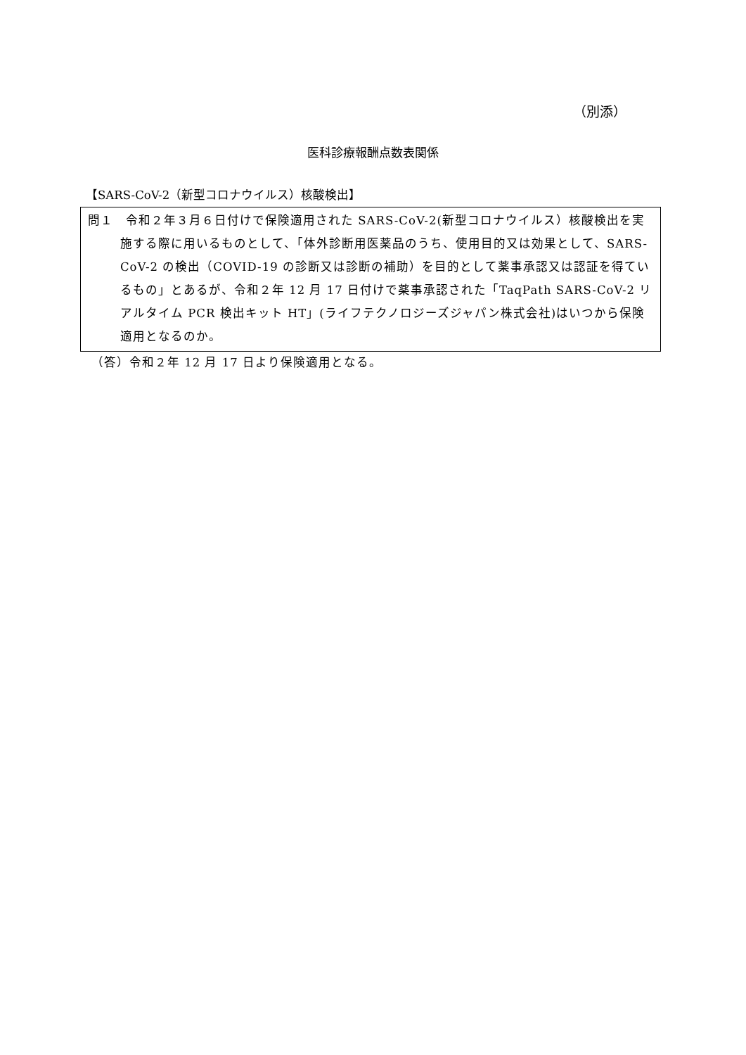（別添）
医科診療報酬点数表関係
【SARS-CoV-2（新型コロナウイルス）核酸検出】
問１　令和２年３月６日付けで保険適用された SARS-CoV-2(新型コロナウイルス）核酸検出を実施する際に用いるものとして、「体外診断用医薬品のうち、使用目的又は効果として、SARS-CoV-2 の検出（COVID-19 の診断又は診断の補助）を目的として薬事承認又は認証を得ているもの」とあるが、令和２年 12 月 17 日付けで薬事承認された「TaqPath SARS-CoV-2 リアルタイム PCR 検出キット HT」(ライフテクノロジーズジャパン株式会社)はいつから保険適用となるのか。
（答）令和２年 12 月 17 日より保険適用となる。